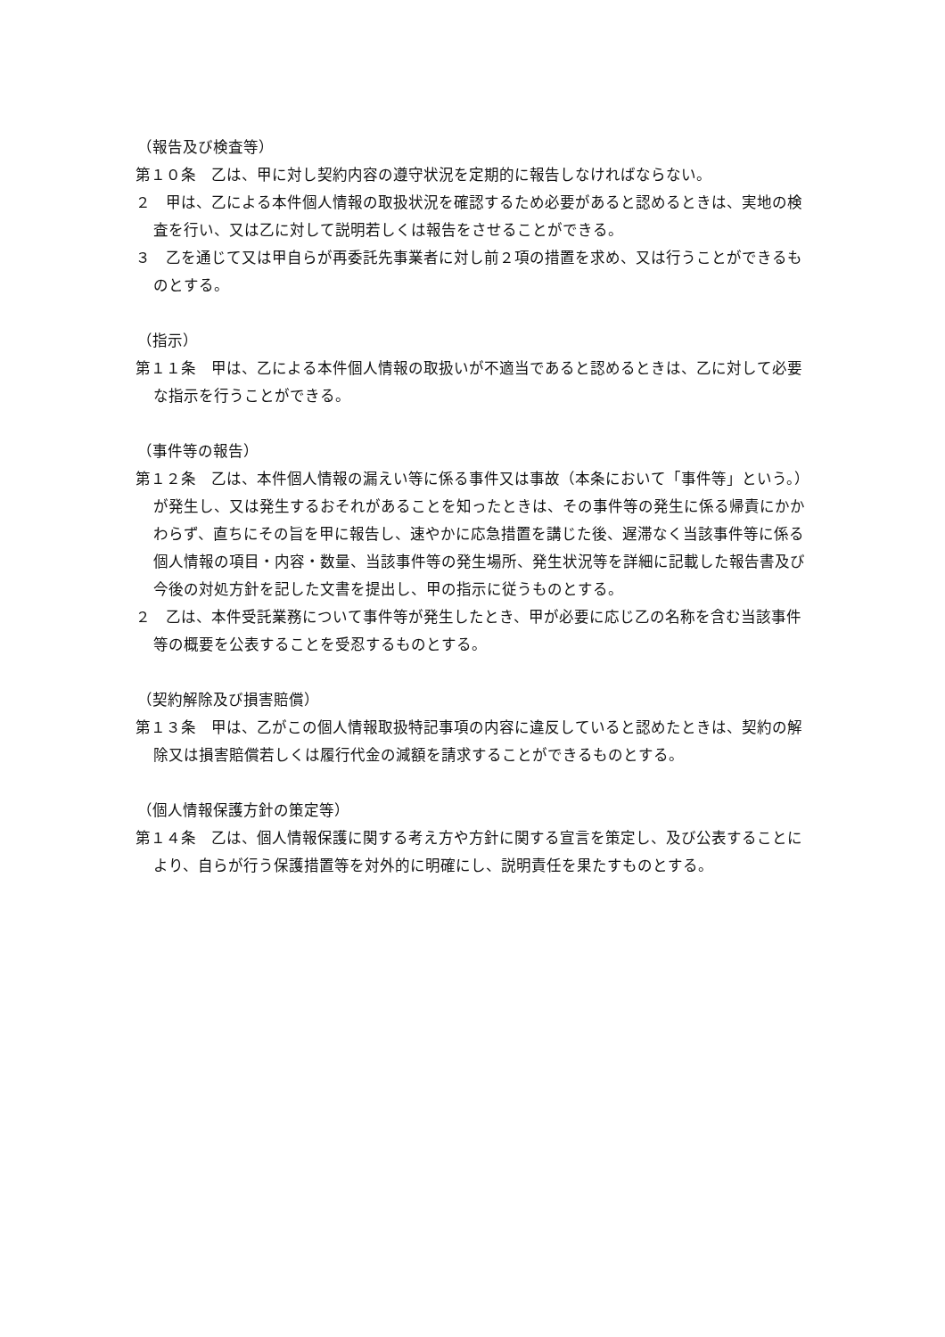（報告及び検査等）
第１０条　乙は、甲に対し契約内容の遵守状況を定期的に報告しなければならない。
２　甲は、乙による本件個人情報の取扱状況を確認するため必要があると認めるときは、実地の検査を行い、又は乙に対して説明若しくは報告をさせることができる。
３　乙を通じて又は甲自らが再委託先事業者に対し前２項の措置を求め、又は行うことができるものとする。
（指示）
第１１条　甲は、乙による本件個人情報の取扱いが不適当であると認めるときは、乙に対して必要な指示を行うことができる。
（事件等の報告）
第１２条　乙は、本件個人情報の漏えい等に係る事件又は事故（本条において「事件等」という。）が発生し、又は発生するおそれがあることを知ったときは、その事件等の発生に係る帰責にかかわらず、直ちにその旨を甲に報告し、速やかに応急措置を講じた後、遅滞なく当該事件等に係る個人情報の項目・内容・数量、当該事件等の発生場所、発生状況等を詳細に記載した報告書及び今後の対処方針を記した文書を提出し、甲の指示に従うものとする。
２　乙は、本件受託業務について事件等が発生したとき、甲が必要に応じ乙の名称を含む当該事件等の概要を公表することを受忍するものとする。
（契約解除及び損害賠償）
第１３条　甲は、乙がこの個人情報取扱特記事項の内容に違反していると認めたときは、契約の解除又は損害賠償若しくは履行代金の減額を請求することができるものとする。
（個人情報保護方針の策定等）
第１４条　乙は、個人情報保護に関する考え方や方針に関する宣言を策定し、及び公表することにより、自らが行う保護措置等を対外的に明確にし、説明責任を果たすものとする。